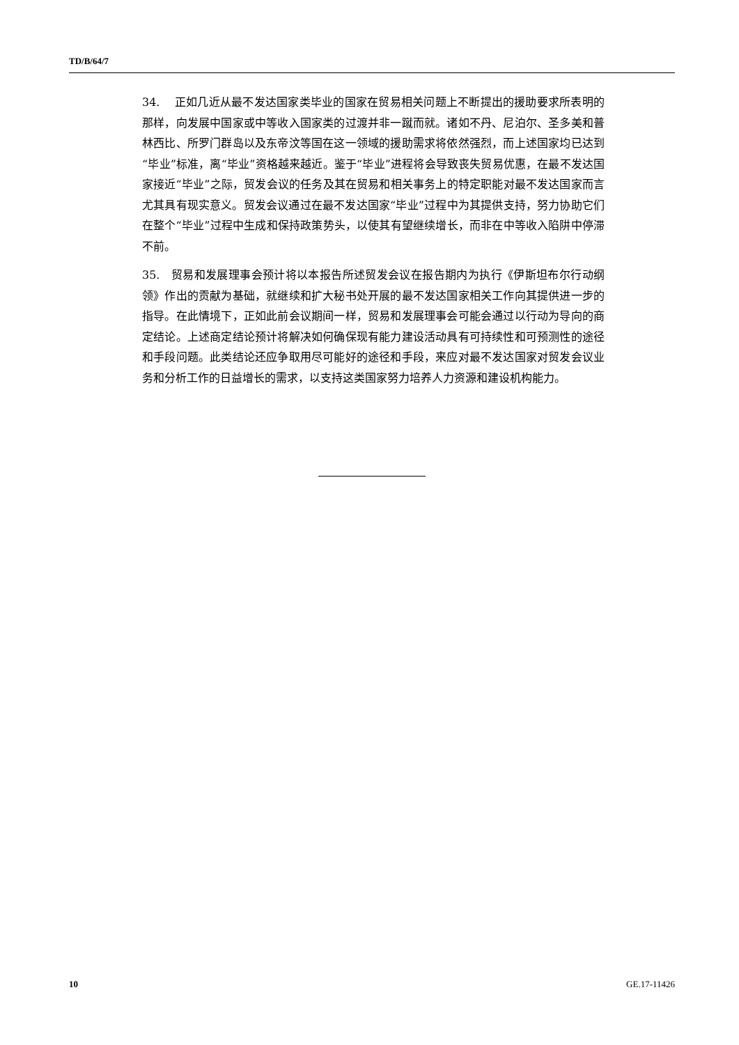TD/B/64/7
34. 正如几近从最不发达国家类毕业的国家在贸易相关问题上不断提出的援助要求所表明的那样，向发展中国家或中等收入国家类的过渡并非一蹴而就。诸如不丹、尼泊尔、圣多美和普林西比、所罗门群岛以及东帝汶等国在这一领域的援助需求将依然强烈，而上述国家均已达到“毕业”标准，离“毕业”资格越来越近。鉴于“毕业”进程将会导致丧失贸易优惠，在最不发达国家接近“毕业”之际，贸发会议的任务及其在贸易和相关事务上的特定职能对最不发达国家而言尤其具有现实意义。贸发会议通过在最不发达国家“毕业”过程中为其提供支持，努力协助它们在整个“毕业”过程中生成和保持政策势头，以使其有望继续增长，而非在中等收入陷阱中停滞不前。
35. 贸易和发展理事会预计将以本报告所述贸发会议在报告期内为执行《伊斯坦布尔行动纲领》作出的贡献为基础，就继续和扩大秘书处开展的最不发达国家相关工作向其提供进一步的指导。在此情境下，正如此前会议期间一样，贸易和发展理事会可能会通过以行动为导向的商定结论。上述商定结论预计将解决如何确保现有能力建设活动具有可持续性和可预测性的途径和手段问题。此类结论还应争取用尽可能好的途径和手段，来应对最不发达国家对贸发会议业务和分析工作的日益增长的需求，以支持这类国家努力培养人力资源和建设机构能力。
10 GE.17-11426